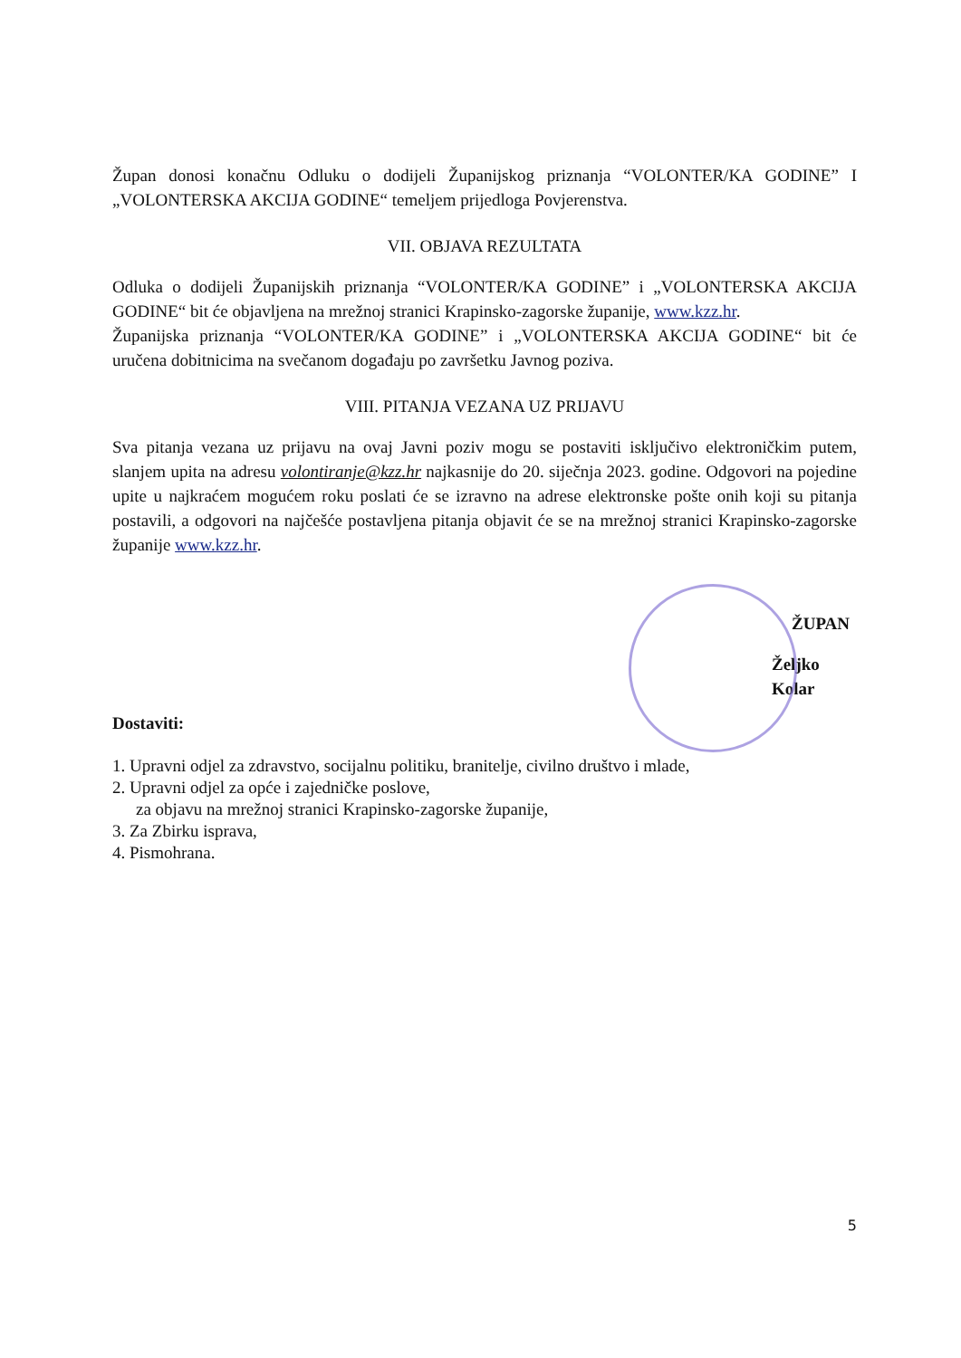Župan donosi konačnu Odluku o dodijeli Županijskog priznanja “VOLONTER/KA GODINE” I „VOLONTERSKA AKCIJA GODINE“ temeljem prijedloga Povjerenstva.
VII. OBJAVA REZULTATA
Odluka o dodijeli Županijskih priznanja “VOLONTER/KA GODINE” i „VOLONTERSKA AKCIJA GODINE“ bit će objavljena na mrežnoj stranici Krapinsko-zagorske županije, www.kzz.hr.
Županijska priznanja “VOLONTER/KA GODINE” i „VOLONTERSKA AKCIJA GODINE“ bit će uručena dobitnicima na svečanom događaju po završetku Javnog poziva.
VIII. PITANJA VEZANA UZ PRIJAVU
Sva pitanja vezana uz prijavu na ovaj Javni poziv mogu se postaviti isključivo elektroničkim putem, slanjem upita na adresu volontiranje@kzz.hr najkasnije do 20. siječnja 2023. godine. Odgovori na pojedine upite u najkraćem mogućem roku poslati će se izravno na adrese elektronske pošte onih koji su pitanja postavili, a odgovori na najčešće postavljena pitanja objavit će se na mrežnoj stranici Krapinsko-zagorske županije www.kzz.hr.
ŽUPAN
Željko Kolar
Dostaviti:
1. Upravni odjel za zdravstvo, socijalnu politiku, branitelje, civilno društvo i mlade,
2. Upravni odjel za opće i zajedničke poslove,
za objavu na mrežnoj stranici Krapinsko-zagorske županije,
3. Za Zbirku isprava,
4. Pismohrana.
5